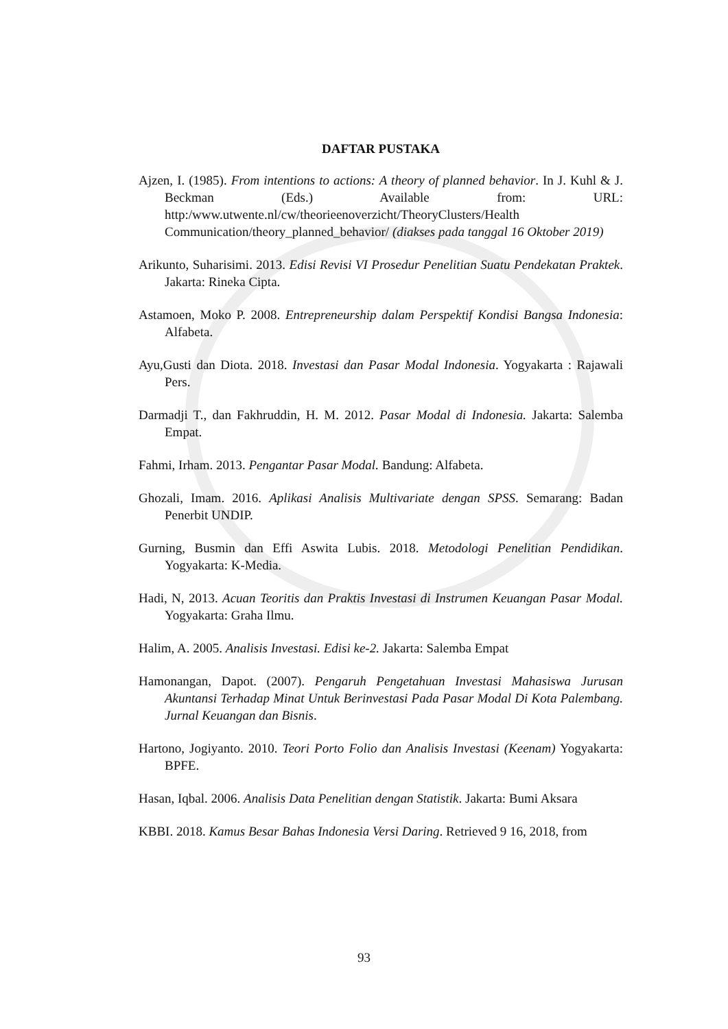DAFTAR PUSTAKA
Ajzen, I. (1985). From intentions to actions: A theory of planned behavior. In J. Kuhl & J. Beckman (Eds.) Available from: URL: http:/www.utwente.nl/cw/theorieenoverzicht/TheoryClusters/Health Communication/theory_planned_behavior/ (diakses pada tanggal 16 Oktober 2019)
Arikunto, Suharisimi. 2013. Edisi Revisi VI Prosedur Penelitian Suatu Pendekatan Praktek. Jakarta: Rineka Cipta.
Astamoen, Moko P. 2008. Entrepreneurship dalam Perspektif Kondisi Bangsa Indonesia: Alfabeta.
Ayu,Gusti dan Diota. 2018. Investasi dan Pasar Modal Indonesia. Yogyakarta : Rajawali Pers.
Darmadji T., dan Fakhruddin, H. M. 2012. Pasar Modal di Indonesia. Jakarta: Salemba Empat.
Fahmi, Irham. 2013. Pengantar Pasar Modal. Bandung: Alfabeta.
Ghozali, Imam. 2016. Aplikasi Analisis Multivariate dengan SPSS. Semarang: Badan Penerbit UNDIP.
Gurning, Busmin dan Effi Aswita Lubis. 2018. Metodologi Penelitian Pendidikan. Yogyakarta: K-Media.
Hadi, N, 2013. Acuan Teoritis dan Praktis Investasi di Instrumen Keuangan Pasar Modal. Yogyakarta: Graha Ilmu.
Halim, A. 2005. Analisis Investasi. Edisi ke-2. Jakarta: Salemba Empat
Hamonangan, Dapot. (2007). Pengaruh Pengetahuan Investasi Mahasiswa Jurusan Akuntansi Terhadap Minat Untuk Berinvestasi Pada Pasar Modal Di Kota Palembang. Jurnal Keuangan dan Bisnis.
Hartono, Jogiyanto. 2010. Teori Porto Folio dan Analisis Investasi (Keenam) Yogyakarta: BPFE.
Hasan, Iqbal. 2006. Analisis Data Penelitian dengan Statistik. Jakarta: Bumi Aksara
KBBI. 2018. Kamus Besar Bahas Indonesia Versi Daring. Retrieved 9 16, 2018, from
93